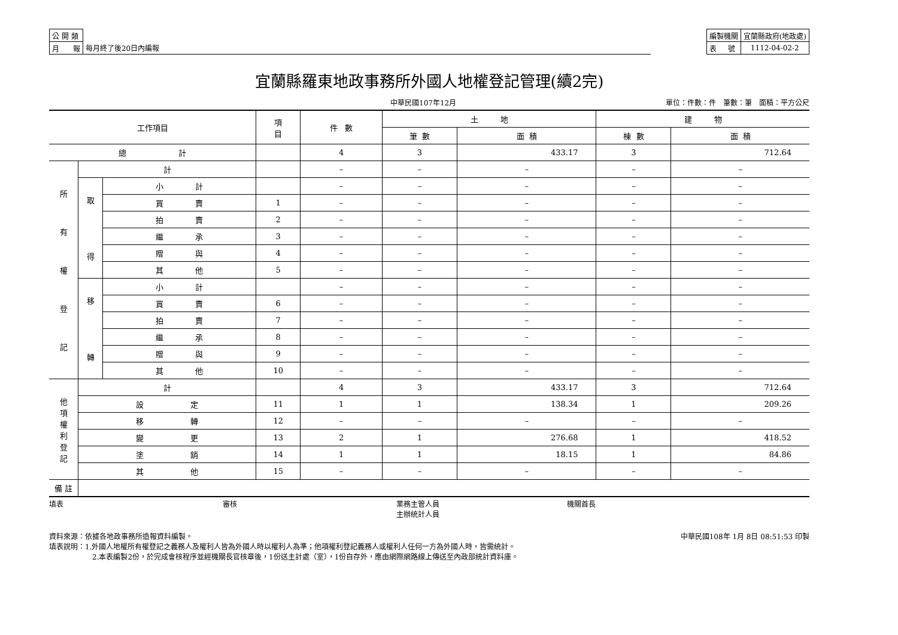| 公 開 類 | |
| 月 報 | 每月終了後20日內編報 |
| 編製機關 | 宜蘭縣政府(地政處) |
| 表 號 | 1112-04-02-2 |
宜蘭縣羅東地政事務所外國人地權登記管理(續2完)
中華民國107年12月 單位：件數：件　筆數：筆　面積：平方公尺
| 工作項目 | | | 項 目 | 件 數 | 土 地 | | 建 物 | |
| --- | --- | --- | --- | --- | --- | --- | --- | --- |
| | | | | | 筆 數 | 面 積 | 棟 數 | 面 積 |
| 總 計 | | | | 4 | 3 | 433.17 | 3 | 712.64 |
| 所 有 權 登 記 | 計 | | | – | – | – | – | – |
| | 取 得 | 小 計 | | – | – | – | – | – |
| | | 買 賣 | 1 | – | – | – | – | – |
| | | 拍 賣 | 2 | – | – | – | – | – |
| | | 繼 承 | 3 | – | – | – | – | – |
| | | 贈 與 | 4 | – | – | – | – | – |
| | | 其 他 | 5 | – | – | – | – | – |
| | 移 轉 | 小 計 | | – | – | – | – | – |
| | | 買 賣 | 6 | – | – | – | – | – |
| | | 拍 賣 | 7 | – | – | – | – | – |
| | | 繼 承 | 8 | – | – | – | – | – |
| | | 贈 與 | 9 | – | – | – | – | – |
| | | 其 他 | 10 | – | – | – | – | – |
| 他 項 權 利 登 記 | 計 | | | 4 | 3 | 433.17 | 3 | 712.64 |
| | 設 定 | | 11 | 1 | 1 | 138.34 | 1 | 209.26 |
| | 移 轉 | | 12 | – | – | – | – | – |
| | 變 更 | | 13 | 2 | 1 | 276.68 | 1 | 418.52 |
| | 塗 銷 | | 14 | 1 | 1 | 18.15 | 1 | 84.86 |
| | 其 他 | | 15 | – | – | – | – | – |
| 備 註 | | | | | | | | |
填表 審核 業務主管人員
主辦統計人員 機關首長
資料來源：依據各地政事務所造報資料編製。 中華民國108年 1月 8日 08:51:53 印製
填表說明：1.外國人地權所有權登記之義務人及權利人皆為外國人時以權利人為準；他項權利登記義務人或權利人任何一方為外國人時，皆需統計。
2.本表編製2份，於完成會核程序並經機關長官核章後，1份送主計處（室），1份自存外，應由網際網路線上傳送至內政部統計資料庫。